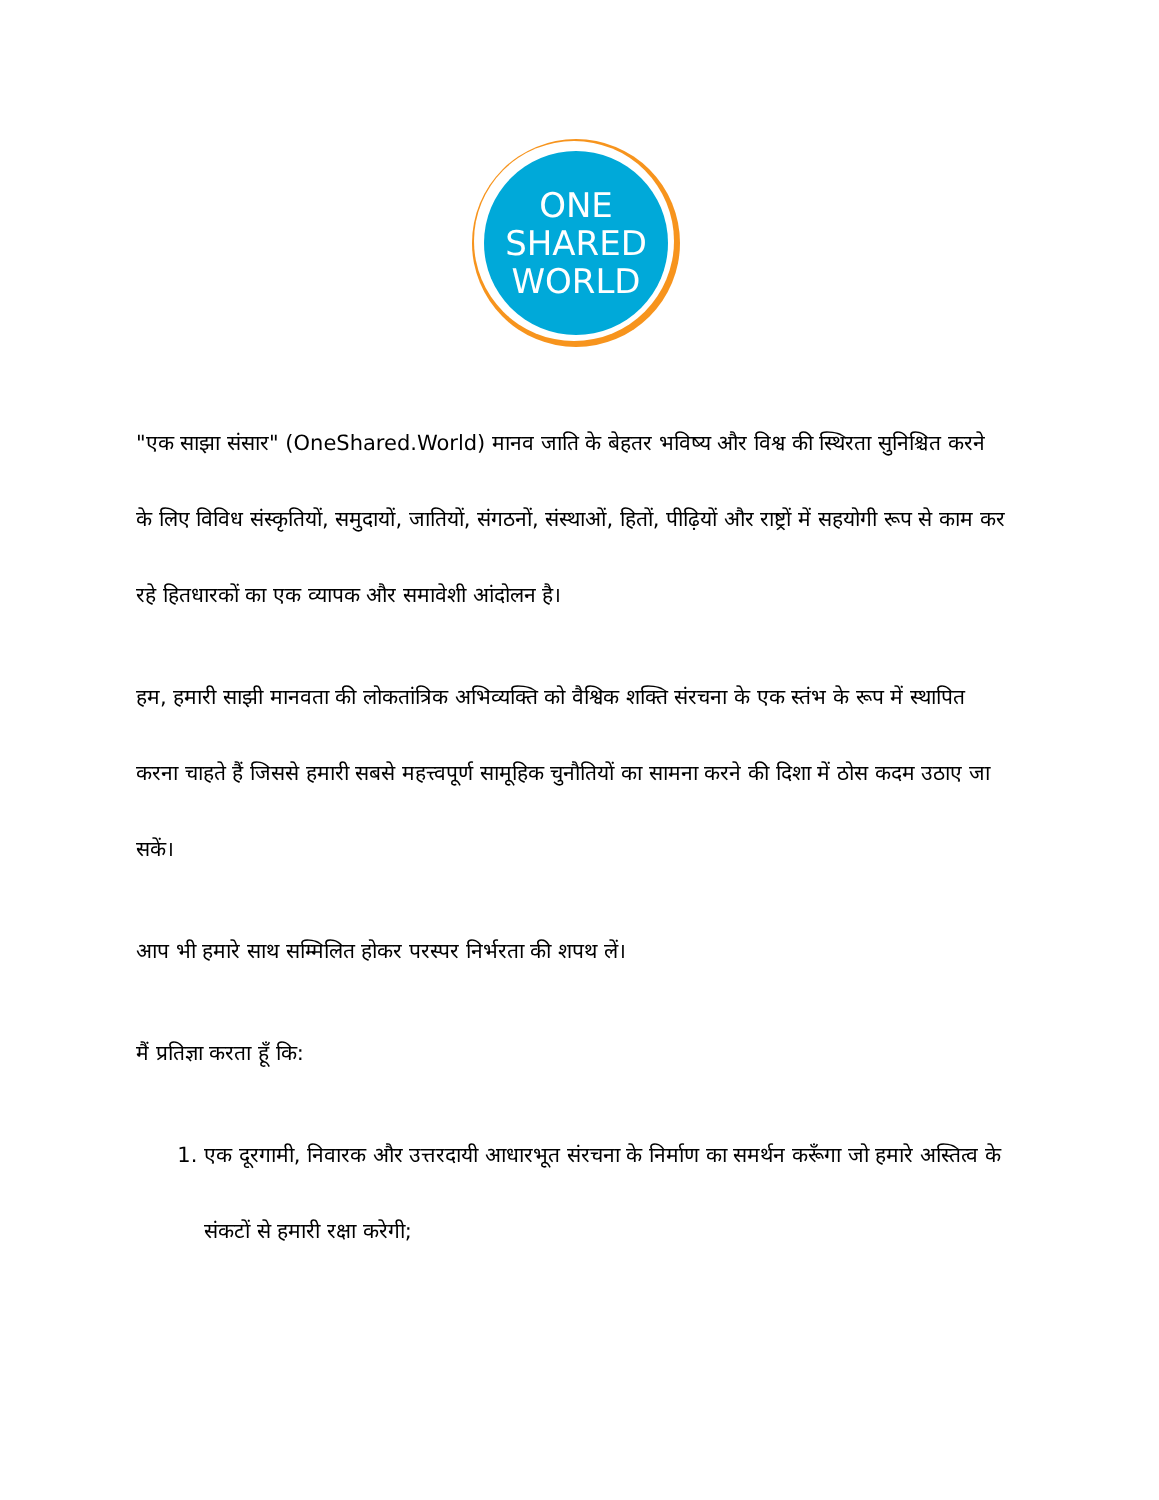ONE
SHARED
WORLD
"एक साझा संसार" (OneShared.World) मानव जाति के बेहतर भविष्य और विश्व की स्थिरता सुनिश्चित करने के लिए विविध संस्कृतियों, समुदायों, जातियों, संगठनों, संस्थाओं, हितों, पीढ़ियों और राष्ट्रों में सहयोगी रूप से काम कर रहे हितधारकों का एक व्यापक और समावेशी आंदोलन है।
हम, हमारी साझी मानवता की लोकतांत्रिक अभिव्यक्ति को वैश्विक शक्ति संरचना के एक स्तंभ के रूप में स्थापित करना चाहते हैं जिससे हमारी सबसे महत्त्वपूर्ण सामूहिक चुनौतियों का सामना करने की दिशा में ठोस कदम उठाए जा सकें।
आप भी हमारे साथ सम्मिलित होकर परस्पर निर्भरता की शपथ लें।
मैं प्रतिज्ञा करता हूँ कि:
1. एक दूरगामी, निवारक और उत्तरदायी आधारभूत संरचना के निर्माण का समर्थन करूँगा जो हमारे अस्तित्व के संकटों से हमारी रक्षा करेगी;